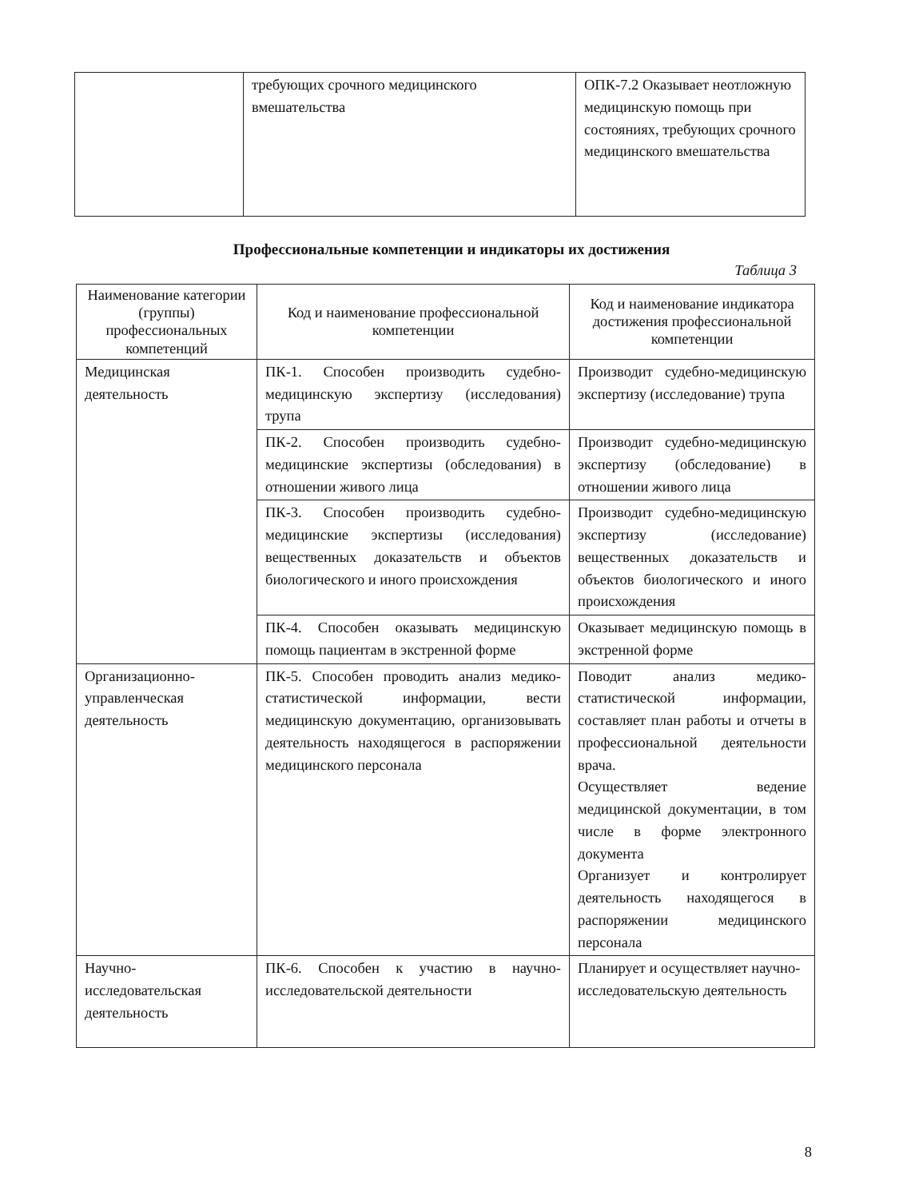| | требующих срочного медицинского вмешательства | ОПК-7.2 Оказывает неотложную медицинскую помощь при состояниях, требующих срочного медицинского вмешательства |
Профессиональные компетенции и индикаторы их достижения
Таблица 3
| Наименование категории (группы) профессиональных компетенций | Код и наименование профессиональной компетенции | Код и наименование индикатора достижения профессиональной компетенции |
| --- | --- | --- |
| Медицинская деятельность | ПК-1. Способен производить судебно-медицинскую экспертизу (исследования) трупа | Производит судебно-медицинскую экспертизу (исследование) трупа |
| | ПК-2. Способен производить судебно-медицинские экспертизы (обследования) в отношении живого лица | Производит судебно-медицинскую экспертизу (обследование) в отношении живого лица |
| | ПК-3. Способен производить судебно-медицинские экспертизы (исследования) вещественных доказательств и объектов биологического и иного происхождения | Производит судебно-медицинскую экспертизу (исследование) вещественных доказательств и объектов биологического и иного происхождения |
| | ПК-4. Способен оказывать медицинскую помощь пациентам в экстренной форме | Оказывает медицинскую помощь в экстренной форме |
| Организационно-управленческая деятельность | ПК-5. Способен проводить анализ медико-статистической информации, вести медицинскую документацию, организовывать деятельность находящегося в распоряжении медицинского персонала | Поводит анализ медико-статистической информации, составляет план работы и отчеты в профессиональной деятельности врача. Осуществляет ведение медицинской документации, в том числе в форме электронного документа Организует и контролирует деятельность находящегося в распоряжении медицинского персонала |
| Научно-исследовательская деятельность | ПК-6. Способен к участию в научно-исследовательской деятельности | Планирует и осуществляет научно-исследовательскую деятельность |
8